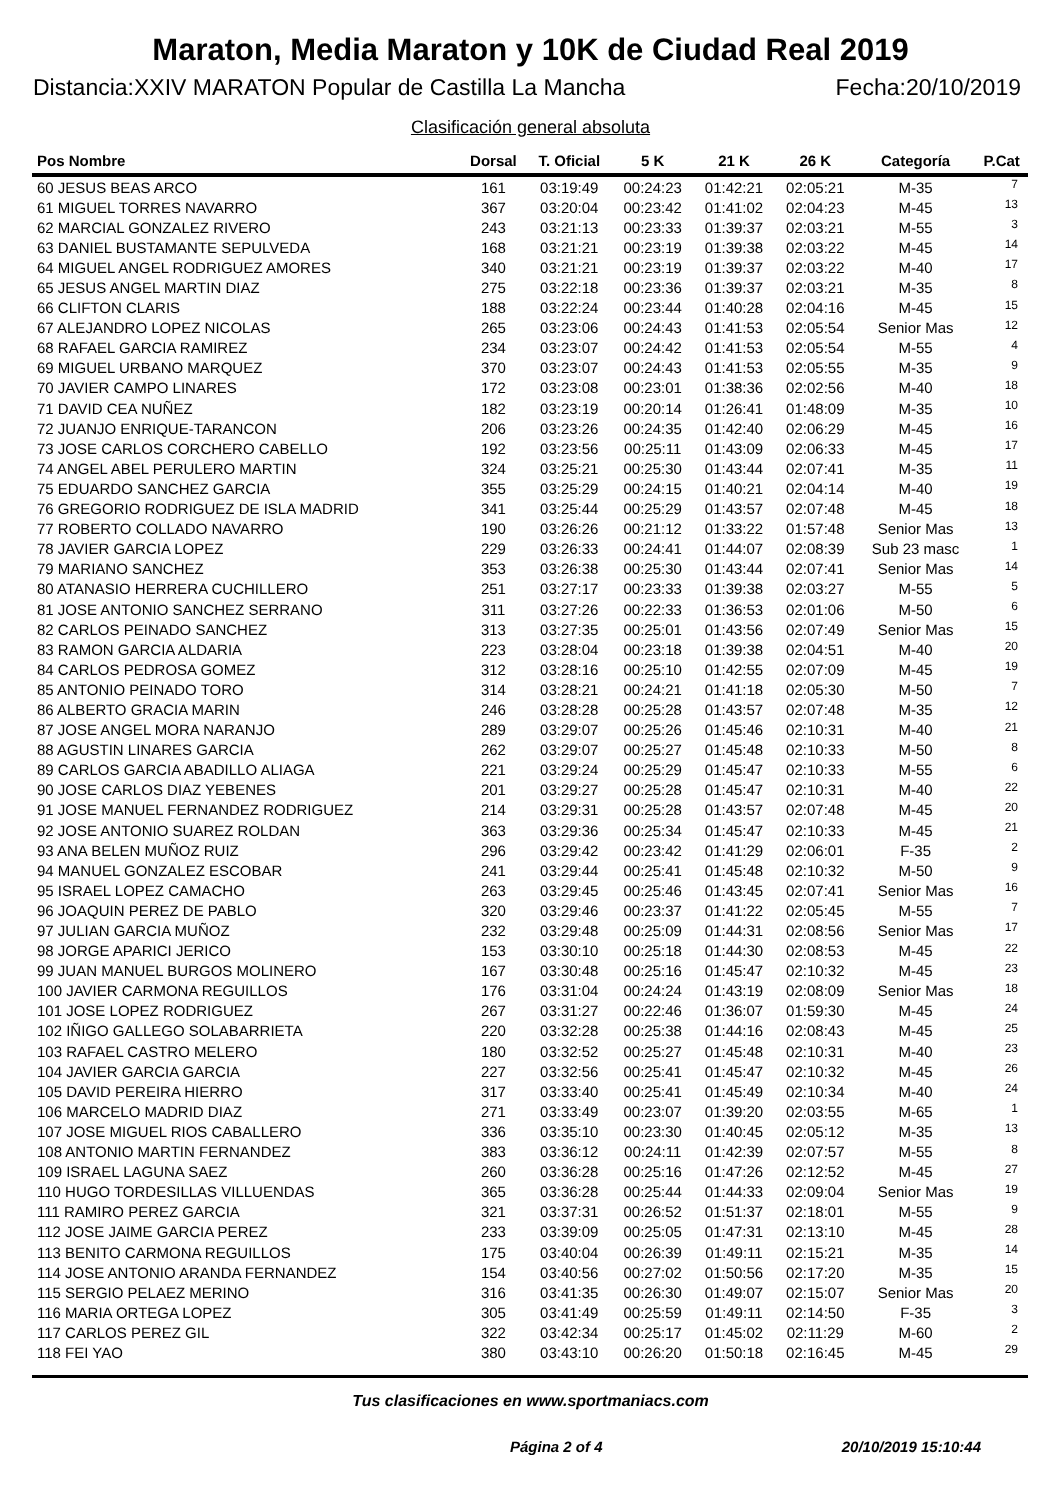Maraton, Media Maraton y 10K de Ciudad Real 2019
Distancia:XXIV MARATON Popular de Castilla La Mancha Fecha:20/10/2019
Clasificación general absoluta
| Pos Nombre | Dorsal | T. Oficial | 5 K | 21 K | 26 K | Categoría | P.Cat |
| --- | --- | --- | --- | --- | --- | --- | --- |
| 60 JESUS BEAS ARCO | 161 | 03:19:49 | 00:24:23 | 01:42:21 | 02:05:21 | M-35 | 7 |
| 61 MIGUEL TORRES NAVARRO | 367 | 03:20:04 | 00:23:42 | 01:41:02 | 02:04:23 | M-45 | 13 |
| 62 MARCIAL GONZALEZ RIVERO | 243 | 03:21:13 | 00:23:33 | 01:39:37 | 02:03:21 | M-55 | 3 |
| 63 DANIEL BUSTAMANTE SEPULVEDA | 168 | 03:21:21 | 00:23:19 | 01:39:38 | 02:03:22 | M-45 | 14 |
| 64 MIGUEL ANGEL RODRIGUEZ AMORES | 340 | 03:21:21 | 00:23:19 | 01:39:37 | 02:03:22 | M-40 | 17 |
| 65 JESUS ANGEL MARTIN DIAZ | 275 | 03:22:18 | 00:23:36 | 01:39:37 | 02:03:21 | M-35 | 8 |
| 66 CLIFTON CLARIS | 188 | 03:22:24 | 00:23:44 | 01:40:28 | 02:04:16 | M-45 | 15 |
| 67 ALEJANDRO LOPEZ NICOLAS | 265 | 03:23:06 | 00:24:43 | 01:41:53 | 02:05:54 | Senior Mas | 12 |
| 68 RAFAEL GARCIA RAMIREZ | 234 | 03:23:07 | 00:24:42 | 01:41:53 | 02:05:54 | M-55 | 4 |
| 69 MIGUEL URBANO MARQUEZ | 370 | 03:23:07 | 00:24:43 | 01:41:53 | 02:05:55 | M-35 | 9 |
| 70 JAVIER CAMPO LINARES | 172 | 03:23:08 | 00:23:01 | 01:38:36 | 02:02:56 | M-40 | 18 |
| 71 DAVID CEA NUÑEZ | 182 | 03:23:19 | 00:20:14 | 01:26:41 | 01:48:09 | M-35 | 10 |
| 72 JUANJO ENRIQUE-TARANCON | 206 | 03:23:26 | 00:24:35 | 01:42:40 | 02:06:29 | M-45 | 16 |
| 73 JOSE CARLOS CORCHERO CABELLO | 192 | 03:23:56 | 00:25:11 | 01:43:09 | 02:06:33 | M-45 | 17 |
| 74 ANGEL ABEL PERULERO MARTIN | 324 | 03:25:21 | 00:25:30 | 01:43:44 | 02:07:41 | M-35 | 11 |
| 75 EDUARDO SANCHEZ GARCIA | 355 | 03:25:29 | 00:24:15 | 01:40:21 | 02:04:14 | M-40 | 19 |
| 76 GREGORIO RODRIGUEZ DE ISLA MADRID | 341 | 03:25:44 | 00:25:29 | 01:43:57 | 02:07:48 | M-45 | 18 |
| 77 ROBERTO COLLADO NAVARRO | 190 | 03:26:26 | 00:21:12 | 01:33:22 | 01:57:48 | Senior Mas | 13 |
| 78 JAVIER GARCIA LOPEZ | 229 | 03:26:33 | 00:24:41 | 01:44:07 | 02:08:39 | Sub 23 masc | 1 |
| 79 MARIANO SANCHEZ | 353 | 03:26:38 | 00:25:30 | 01:43:44 | 02:07:41 | Senior Mas | 14 |
| 80 ATANASIO HERRERA CUCHILLERO | 251 | 03:27:17 | 00:23:33 | 01:39:38 | 02:03:27 | M-55 | 5 |
| 81 JOSE ANTONIO SANCHEZ SERRANO | 311 | 03:27:26 | 00:22:33 | 01:36:53 | 02:01:06 | M-50 | 6 |
| 82 CARLOS PEINADO SANCHEZ | 313 | 03:27:35 | 00:25:01 | 01:43:56 | 02:07:49 | Senior Mas | 15 |
| 83 RAMON GARCIA ALDARIA | 223 | 03:28:04 | 00:23:18 | 01:39:38 | 02:04:51 | M-40 | 20 |
| 84 CARLOS PEDROSA GOMEZ | 312 | 03:28:16 | 00:25:10 | 01:42:55 | 02:07:09 | M-45 | 19 |
| 85 ANTONIO PEINADO TORO | 314 | 03:28:21 | 00:24:21 | 01:41:18 | 02:05:30 | M-50 | 7 |
| 86 ALBERTO GRACIA MARIN | 246 | 03:28:28 | 00:25:28 | 01:43:57 | 02:07:48 | M-35 | 12 |
| 87 JOSE ANGEL MORA NARANJO | 289 | 03:29:07 | 00:25:26 | 01:45:46 | 02:10:31 | M-40 | 21 |
| 88 AGUSTIN LINARES GARCIA | 262 | 03:29:07 | 00:25:27 | 01:45:48 | 02:10:33 | M-50 | 8 |
| 89 CARLOS GARCIA ABADILLO ALIAGA | 221 | 03:29:24 | 00:25:29 | 01:45:47 | 02:10:33 | M-55 | 6 |
| 90 JOSE CARLOS DIAZ YEBENES | 201 | 03:29:27 | 00:25:28 | 01:45:47 | 02:10:31 | M-40 | 22 |
| 91 JOSE MANUEL FERNANDEZ RODRIGUEZ | 214 | 03:29:31 | 00:25:28 | 01:43:57 | 02:07:48 | M-45 | 20 |
| 92 JOSE ANTONIO SUAREZ ROLDAN | 363 | 03:29:36 | 00:25:34 | 01:45:47 | 02:10:33 | M-45 | 21 |
| 93 ANA BELEN MUÑOZ RUIZ | 296 | 03:29:42 | 00:23:42 | 01:41:29 | 02:06:01 | F-35 | 2 |
| 94 MANUEL GONZALEZ ESCOBAR | 241 | 03:29:44 | 00:25:41 | 01:45:48 | 02:10:32 | M-50 | 9 |
| 95 ISRAEL LOPEZ CAMACHO | 263 | 03:29:45 | 00:25:46 | 01:43:45 | 02:07:41 | Senior Mas | 16 |
| 96 JOAQUIN PEREZ DE PABLO | 320 | 03:29:46 | 00:23:37 | 01:41:22 | 02:05:45 | M-55 | 7 |
| 97 JULIAN GARCIA MUÑOZ | 232 | 03:29:48 | 00:25:09 | 01:44:31 | 02:08:56 | Senior Mas | 17 |
| 98 JORGE APARICI JERICO | 153 | 03:30:10 | 00:25:18 | 01:44:30 | 02:08:53 | M-45 | 22 |
| 99 JUAN MANUEL BURGOS MOLINERO | 167 | 03:30:48 | 00:25:16 | 01:45:47 | 02:10:32 | M-45 | 23 |
| 100 JAVIER CARMONA REGUILLOS | 176 | 03:31:04 | 00:24:24 | 01:43:19 | 02:08:09 | Senior Mas | 18 |
| 101 JOSE LOPEZ RODRIGUEZ | 267 | 03:31:27 | 00:22:46 | 01:36:07 | 01:59:30 | M-45 | 24 |
| 102 IÑIGO GALLEGO SOLABARRIETA | 220 | 03:32:28 | 00:25:38 | 01:44:16 | 02:08:43 | M-45 | 25 |
| 103 RAFAEL CASTRO MELERO | 180 | 03:32:52 | 00:25:27 | 01:45:48 | 02:10:31 | M-40 | 23 |
| 104 JAVIER GARCIA GARCIA | 227 | 03:32:56 | 00:25:41 | 01:45:47 | 02:10:32 | M-45 | 26 |
| 105 DAVID PEREIRA HIERRO | 317 | 03:33:40 | 00:25:41 | 01:45:49 | 02:10:34 | M-40 | 24 |
| 106 MARCELO MADRID DIAZ | 271 | 03:33:49 | 00:23:07 | 01:39:20 | 02:03:55 | M-65 | 1 |
| 107 JOSE MIGUEL RIOS CABALLERO | 336 | 03:35:10 | 00:23:30 | 01:40:45 | 02:05:12 | M-35 | 13 |
| 108 ANTONIO MARTIN FERNANDEZ | 383 | 03:36:12 | 00:24:11 | 01:42:39 | 02:07:57 | M-55 | 8 |
| 109 ISRAEL LAGUNA SAEZ | 260 | 03:36:28 | 00:25:16 | 01:47:26 | 02:12:52 | M-45 | 27 |
| 110 HUGO TORDESILLAS VILLUENDAS | 365 | 03:36:28 | 00:25:44 | 01:44:33 | 02:09:04 | Senior Mas | 19 |
| 111 RAMIRO PEREZ GARCIA | 321 | 03:37:31 | 00:26:52 | 01:51:37 | 02:18:01 | M-55 | 9 |
| 112 JOSE JAIME GARCIA PEREZ | 233 | 03:39:09 | 00:25:05 | 01:47:31 | 02:13:10 | M-45 | 28 |
| 113 BENITO CARMONA REGUILLOS | 175 | 03:40:04 | 00:26:39 | 01:49:11 | 02:15:21 | M-35 | 14 |
| 114 JOSE ANTONIO ARANDA FERNANDEZ | 154 | 03:40:56 | 00:27:02 | 01:50:56 | 02:17:20 | M-35 | 15 |
| 115 SERGIO PELAEZ MERINO | 316 | 03:41:35 | 00:26:30 | 01:49:07 | 02:15:07 | Senior Mas | 20 |
| 116 MARIA ORTEGA LOPEZ | 305 | 03:41:49 | 00:25:59 | 01:49:11 | 02:14:50 | F-35 | 3 |
| 117 CARLOS PEREZ GIL | 322 | 03:42:34 | 00:25:17 | 01:45:02 | 02:11:29 | M-60 | 2 |
| 118 FEI YAO | 380 | 03:43:10 | 00:26:20 | 01:50:18 | 02:16:45 | M-45 | 29 |
Tus clasificaciones en www.sportmaniacs.com
Página 2 of 4 20/10/2019 15:10:44